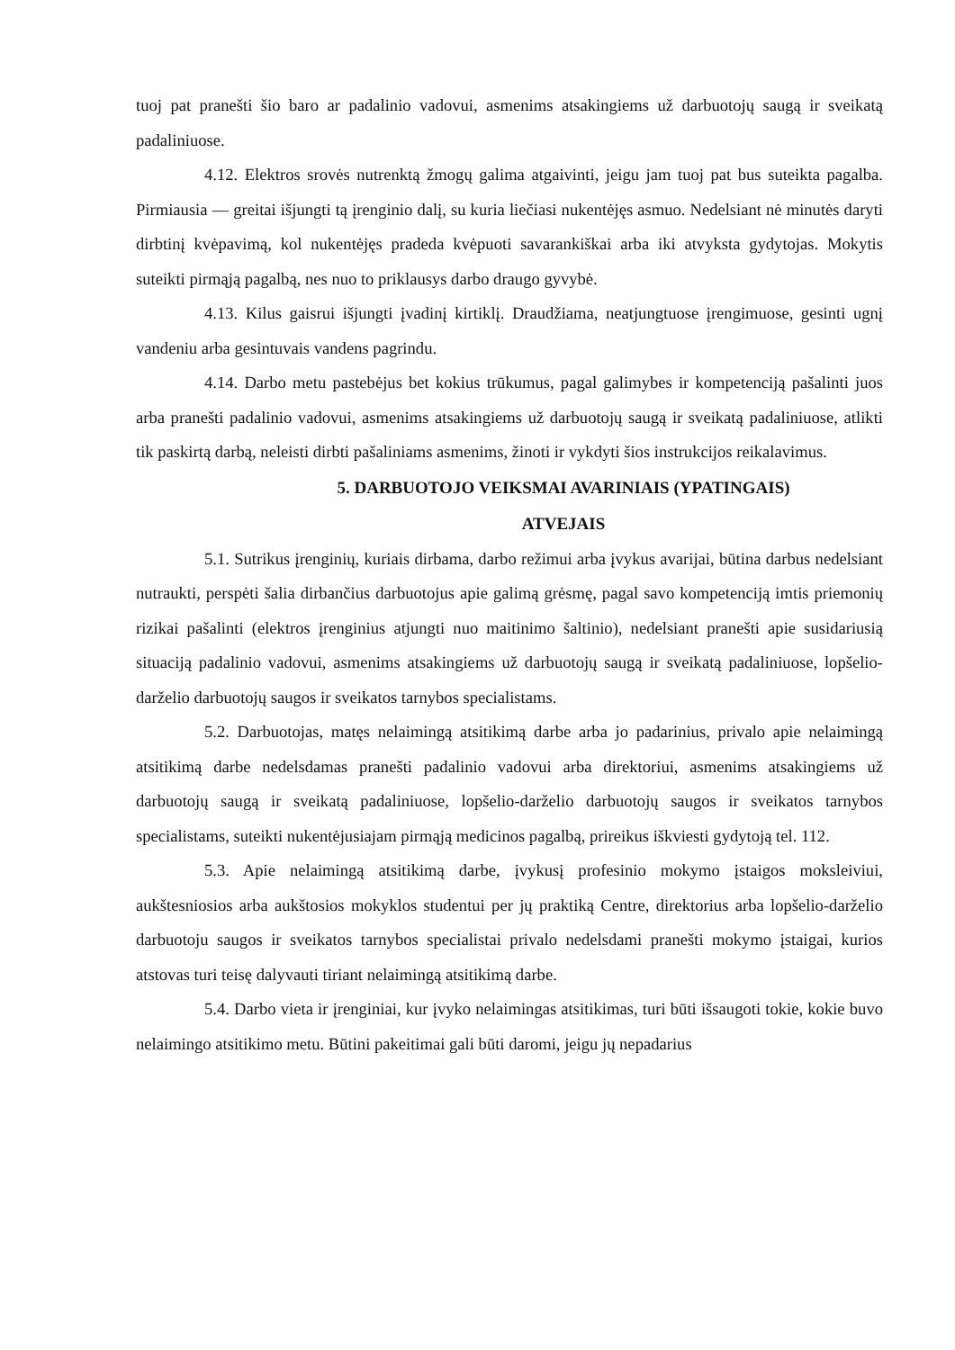tuoj pat pranešti šio baro ar padalinio vadovui, asmenims atsakingiems už darbuotojų saugą ir sveikatą padaliniuose.
4.12. Elektros srovės nutrenktą žmogų galima atgaivinti, jeigu jam tuoj pat bus suteikta pagalba. Pirmiausia — greitai išjungti tą įrenginio dalį, su kuria liečiasi nukentėjęs asmuo. Nedelsiant nė minutės daryti dirbtinį kvėpavimą, kol nukentėjęs pradeda kvėpuoti savarankiškai arba iki atvyksta gydytojas. Mokytis suteikti pirmąją pagalbą, nes nuo to priklausys darbo draugo gyvybė.
4.13. Kilus gaisrui išjungti įvadinį kirtiklį. Draudžiama, neatjungtuose įrengimuose, gesinti ugnį vandeniu arba gesintuvais vandens pagrindu.
4.14. Darbo metu pastebėjus bet kokius trūkumus, pagal galimybes ir kompetenciją pašalinti juos arba pranešti padalinio vadovui, asmenims atsakingiems už darbuotojų saugą ir sveikatą padaliniuose, atlikti tik paskirtą darbą, neleisti dirbti pašaliniams asmenims, žinoti ir vykdyti šios instrukcijos reikalavimus.
5. DARBUOTOJO VEIKSMAI AVARINIAIS (YPATINGAIS)
ATVEJAIS
5.1. Sutrikus įrenginių, kuriais dirbama, darbo režimui arba įvykus avarijai, būtina darbus nedelsiant nutraukti, perspėti šalia dirbančius darbuotojus apie galimą grėsmę, pagal savo kompetenciją imtis priemonių rizikai pašalinti (elektros įrenginius atjungti nuo maitinimo šaltinio), nedelsiant pranešti apie susidariusią situaciją padalinio vadovui, asmenims atsakingiems už darbuotojų saugą ir sveikatą padaliniuose, lopšelio-darželio darbuotojų saugos ir sveikatos tarnybos specialistams.
5.2. Darbuotojas, matęs nelaimingą atsitikimą darbe arba jo padarinius, privalo apie nelaimingą atsitikimą darbe nedelsdamas pranešti padalinio vadovui arba direktoriui, asmenims atsakingiems už darbuotojų saugą ir sveikatą padaliniuose, lopšelio-darželio darbuotojų saugos ir sveikatos tarnybos specialistams, suteikti nukentėjusiajam pirmąją medicinos pagalbą, prireikus iškviesti gydytoją tel. 112.
5.3. Apie nelaimingą atsitikimą darbe, įvykusį profesinio mokymo įstaigos moksleiviui, aukštesniosios arba aukštosios mokyklos studentui per jų praktiką Centre, direktorius arba lopšelio-darželio darbuotoju saugos ir sveikatos tarnybos specialistai privalo nedelsdami pranešti mokymo įstaigai, kurios atstovas turi teisę dalyvauti tiriant nelaimingą atsitikimą darbe.
5.4. Darbo vieta ir įrenginiai, kur įvyko nelaimingas atsitikimas, turi būti išsaugoti tokie, kokie buvo nelaimingo atsitikimo metu. Būtini pakeitimai gali būti daromi, jeigu jų nepadarius